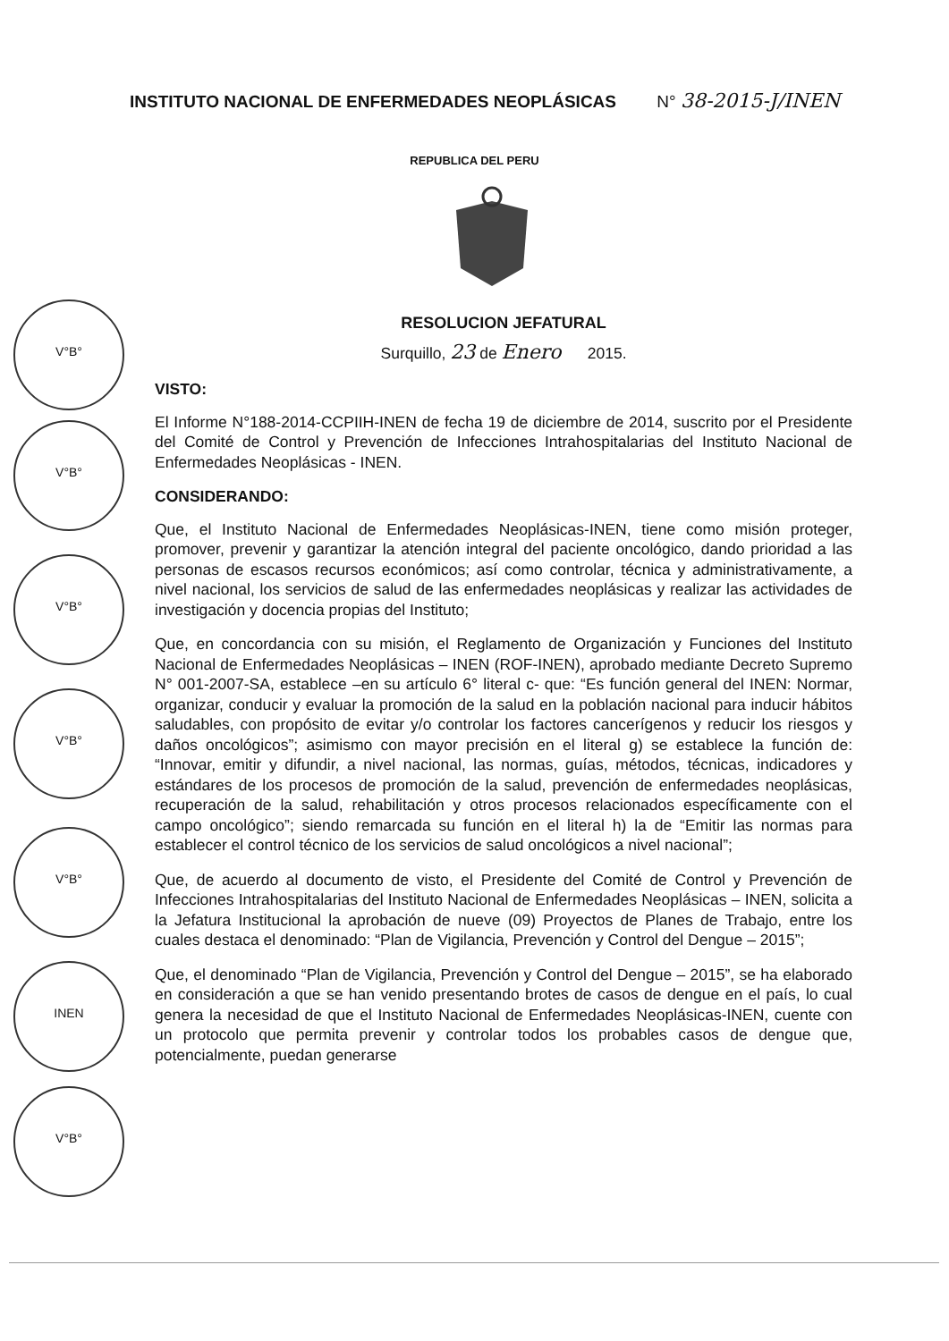INSTITUTO NACIONAL DE ENFERMEDADES NEOPLÁSICAS N° 38-2015-J/INEN
REPUBLICA DEL PERU
V°B°
V°B°
V°B°
V°B°
V°B°
INEN
V°B°
RESOLUCION JEFATURAL
Surquillo, 23 de Enero 2015.
VISTO:
El Informe N°188-2014-CCPIIH-INEN de fecha 19 de diciembre de 2014, suscrito por el Presidente del Comité de Control y Prevención de Infecciones Intrahospitalarias del Instituto Nacional de Enfermedades Neoplásicas - INEN.
CONSIDERANDO:
Que, el Instituto Nacional de Enfermedades Neoplásicas-INEN, tiene como misión proteger, promover, prevenir y garantizar la atención integral del paciente oncológico, dando prioridad a las personas de escasos recursos económicos; así como controlar, técnica y administrativamente, a nivel nacional, los servicios de salud de las enfermedades neoplásicas y realizar las actividades de investigación y docencia propias del Instituto;
Que, en concordancia con su misión, el Reglamento de Organización y Funciones del Instituto Nacional de Enfermedades Neoplásicas – INEN (ROF-INEN), aprobado mediante Decreto Supremo N° 001-2007-SA, establece –en su artículo 6° literal c- que: “Es función general del INEN: Normar, organizar, conducir y evaluar la promoción de la salud en la población nacional para inducir hábitos saludables, con propósito de evitar y/o controlar los factores cancerígenos y reducir los riesgos y daños oncológicos”; asimismo con mayor precisión en el literal g) se establece la función de: “Innovar, emitir y difundir, a nivel nacional, las normas, guías, métodos, técnicas, indicadores y estándares de los procesos de promoción de la salud, prevención de enfermedades neoplásicas, recuperación de la salud, rehabilitación y otros procesos relacionados específicamente con el campo oncológico”; siendo remarcada su función en el literal h) la de “Emitir las normas para establecer el control técnico de los servicios de salud oncológicos a nivel nacional”;
Que, de acuerdo al documento de visto, el Presidente del Comité de Control y Prevención de Infecciones Intrahospitalarias del Instituto Nacional de Enfermedades Neoplásicas – INEN, solicita a la Jefatura Institucional la aprobación de nueve (09) Proyectos de Planes de Trabajo, entre los cuales destaca el denominado: “Plan de Vigilancia, Prevención y Control del Dengue – 2015”;
Que, el denominado “Plan de Vigilancia, Prevención y Control del Dengue – 2015”, se ha elaborado en consideración a que se han venido presentando brotes de casos de dengue en el país, lo cual genera la necesidad de que el Instituto Nacional de Enfermedades Neoplásicas-INEN, cuente con un protocolo que permita prevenir y controlar todos los probables casos de dengue que, potencialmente, puedan generarse